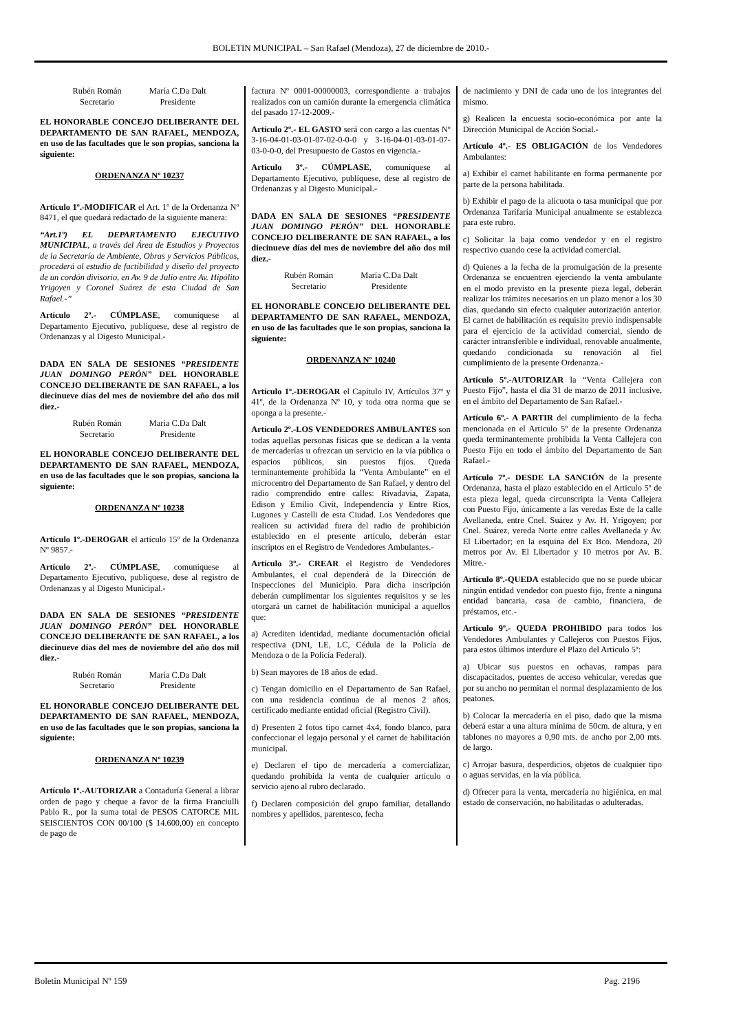BOLETIN MUNICIPAL – San Rafael (Mendoza), 27 de diciembre de 2010.-
Rubén Román
Secretario
María C.Da Dalt
Presidente
EL HONORABLE CONCEJO DELIBERANTE DEL DEPARTAMENTO DE SAN RAFAEL, MENDOZA, en uso de las facultades que le son propias, sanciona la siguiente:
ORDENANZA Nº 10237
Artículo 1º.-MODIFICAR el Art. 1º de la Ordenanza Nº 8471, el que quedará redactado de la siguiente manera:
“Art.1º) EL DEPARTAMENTO EJECUTIVO MUNICIPAL, a través del Área de Estudios y Proyectos de la Secretaría de Ambiente, Obras y Servicios Públicos, procederá al estudio de factibilidad y diseño del proyecto de un cordón divisorio, en Av. 9 de Julio entre Av. Hipólito Yrigoyen y Coronel Suárez de esta Ciudad de San Rafael.-”
Artículo 2º.- CÚMPLASE, comuníquese al Departamento Ejecutivo, publíquese, dese al registro de Ordenanzas y al Digesto Municipal.-
DADA EN SALA DE SESIONES “PRESIDENTE JUAN DOMINGO PERÓN” DEL HONORABLE CONCEJO DELIBERANTE DE SAN RAFAEL, a los diecinueve días del mes de noviembre del año dos mil diez.-
Rubén Román
Secretario
María C.Da Dalt
Presidente
EL HONORABLE CONCEJO DELIBERANTE DEL DEPARTAMENTO DE SAN RAFAEL, MENDOZA, en uso de las facultades que le son propias, sanciona la siguiente:
ORDENANZA Nº 10238
Artículo 1º.-DEROGAR el artículo 15º de la Ordenanza Nº 9857.-
Artículo 2º.- CÚMPLASE, comuníquese al Departamento Ejecutivo, publíquese, dese al registro de Ordenanzas y al Digesto Municipal.-
DADA EN SALA DE SESIONES “PRESIDENTE JUAN DOMINGO PERÓN” DEL HONORABLE CONCEJO DELIBERANTE DE SAN RAFAEL, a los diecinueve días del mes de noviembre del año dos mil diez.-
Rubén Román
Secretario
María C.Da Dalt
Presidente
EL HONORABLE CONCEJO DELIBERANTE DEL DEPARTAMENTO DE SAN RAFAEL, MENDOZA, en uso de las facultades que le son propias, sanciona la siguiente:
ORDENANZA Nº 10239
Artículo 1º.-AUTORIZAR a Contaduría General a librar orden de pago y cheque a favor de la firma Franciulli Pablo R., por la suma total de PESOS CATORCE MIL SEISCIENTOS CON 00/100 ($ 14.600,00) en concepto de pago de
factura Nº 0001-00000003, correspondiente a trabajos realizados con un camión durante la emergencia climática del pasado 17-12-2009.-
Artículo 2º.- EL GASTO será con cargo a las cuentas Nº 3-16-04-01-03-01-07-02-0-0-0 y 3-16-04-01-03-01-07-03-0-0-0, del Presupuesto de Gastos en vigencia.-
Artículo 3º.- CÚMPLASE, comuníquese al Departamento Ejecutivo, publíquese, dese al registro de Ordenanzas y al Digesto Municipal.-
DADA EN SALA DE SESIONES “PRESIDENTE JUAN DOMINGO PERÓN” DEL HONORABLE CONCEJO DELIBERANTE DE SAN RAFAEL, a los diecinueve días del mes de noviembre del año dos mil diez.-
Rubén Román
Secretario
María C.Da Dalt
Presidente
EL HONORABLE CONCEJO DELIBERANTE DEL DEPARTAMENTO DE SAN RAFAEL, MENDOZA, en uso de las facultades que le son propias, sanciona la siguiente:
ORDENANZA Nº 10240
Artículo 1º.-DEROGAR el Capítulo IV, Artículos 37º y 41º, de la Ordenanza Nº 10, y toda otra norma que se oponga a la presente.-
Artículo 2º.-LOS VENDEDORES AMBULANTES son todas aquellas personas físicas que se dedican a la venta de mercaderías u ofrezcan un servicio en la vía pública o espacios públicos, sin puestos fijos. Queda terminantemente prohibida la “Venta Ambulante” en el microcentro del Departamento de San Rafael, y dentro del radio comprendido entre calles: Rivadavia, Zapata, Edison y Emilio Civit, Independencia y Entre Ríos, Lugones y Castelli de esta Ciudad. Los Vendedores que realicen su actividad fuera del radio de prohibición establecido en el presente artículo, deberán estar inscriptos en el Registro de Vendedores Ambulantes.-
Artículo 3º.- CREAR el Registro de Vendedores Ambulantes, el cual dependerá de la Dirección de Inspecciones del Municipio. Para dicha inscripción deberán cumplimentar los siguientes requisitos y se les otorgará un carnet de habilitación municipal a aquellos que:
a) Acrediten identidad, mediante documentación oficial respectiva (DNI, LE, LC, Cédula de la Policía de Mendoza o de la Policía Federal).
b) Sean mayores de 18 años de edad.
c) Tengan domicilio en el Departamento de San Rafael, con una residencia continua de al menos 2 años, certificado mediante entidad oficial (Registro Civil).
d) Presenten 2 fotos tipo carnet 4x4, fondo blanco, para confeccionar el legajo personal y el carnet de habilitación municipal.
e) Declaren el tipo de mercadería a comercializar, quedando prohibida la venta de cualquier artículo o servicio ajeno al rubro declarado.
f) Declaren composición del grupo familiar, detallando nombres y apellidos, parentesco, fecha
de nacimiento y DNI de cada uno de los integrantes del mismo.
g) Realicen la encuesta socio-económica por ante la Dirección Municipal de Acción Social.-
Artículo 4º.- ES OBLIGACIÓN de los Vendedores Ambulantes:
a) Exhibir el carnet habilitante en forma permanente por parte de la persona habilitada.
b) Exhibir el pago de la alícuota o tasa municipal que por Ordenanza Tarifaría Municipal anualmente se establezca para este rubro.
c) Solicitar la baja como vendedor y en el registro respectivo cuando cese la actividad comercial.
d) Quienes a la fecha de la promulgación de la presente Ordenanza se encuentren ejerciendo la venta ambulante en el modo previsto en la presente pieza legal, deberán realizar los trámites necesarios en un plazo menor a los 30 días, quedando sin efecto cualquier autorización anterior. El carnet de habilitación es requisito previo indispensable para el ejercicio de la actividad comercial, siendo de carácter intransferible e individual, renovable anualmente, quedando condicionada su renovación al fiel cumplimiento de la presente Ordenanza.-
Artículo 5º.-AUTORIZAR la “Venta Callejera con Puesto Fijo”, hasta el día 31 de marzo de 2011 inclusive, en el ámbito del Departamento de San Rafael.-
Artículo 6º.- A PARTIR del cumplimiento de la fecha mencionada en el Articulo 5º de la presente Ordenanza queda terminantemente prohibida la Venta Callejera con Puesto Fijo en todo el ámbito del Departamento de San Rafael.-
Artículo 7º.- DESDE LA SANCIÓN de la presente Ordenanza, hasta el plazo establecido en el Articulo 5º de esta pieza legal, queda circunscripta la Venta Callejera con Puesto Fijo, únicamente a las veredas Este de la calle Avellaneda, entre Cnel. Suárez y Av. H. Yrigoyen; por Cnel. Suárez, vereda Norte entre calles Avellaneda y Av. El Libertador; en la esquina del Ex Bco. Mendoza, 20 metros por Av. El Libertador y 10 metros por Av. B. Mitre.-
Artículo 8º.-QUEDA establecido que no se puede ubicar ningún entidad vendedor con puesto fijo, frente a ninguna entidad bancaria, casa de cambio, financiera, de préstamos, etc.-
Artículo 9º.- QUEDA PROHIBIDO para todos los Vendedores Ambulantes y Callejeros con Puestos Fijos, para estos últimos interdure el Plazo del Articulo 5º:
a) Ubicar sus puestos en ochavas, rampas para discapacitados, puentes de acceso vehicular, veredas que por su ancho no permitan el normal desplazamiento de los peatones.
b) Colocar la mercadería en el piso, dado que la misma deberá estar a una altura mínima de 50cm. de altura, y en tablones no mayores a 0,90 mts. de ancho por 2,00 mts. de largo.
c) Arrojar basura, desperdicios, objetos de cualquier tipo o aguas servidas, en la vía pública.
d) Ofrecer para la venta, mercadería no higiénica, en mal estado de conservación, no habilitadas o adulteradas.
Boletín Municipal Nº 159 Pag. 2196